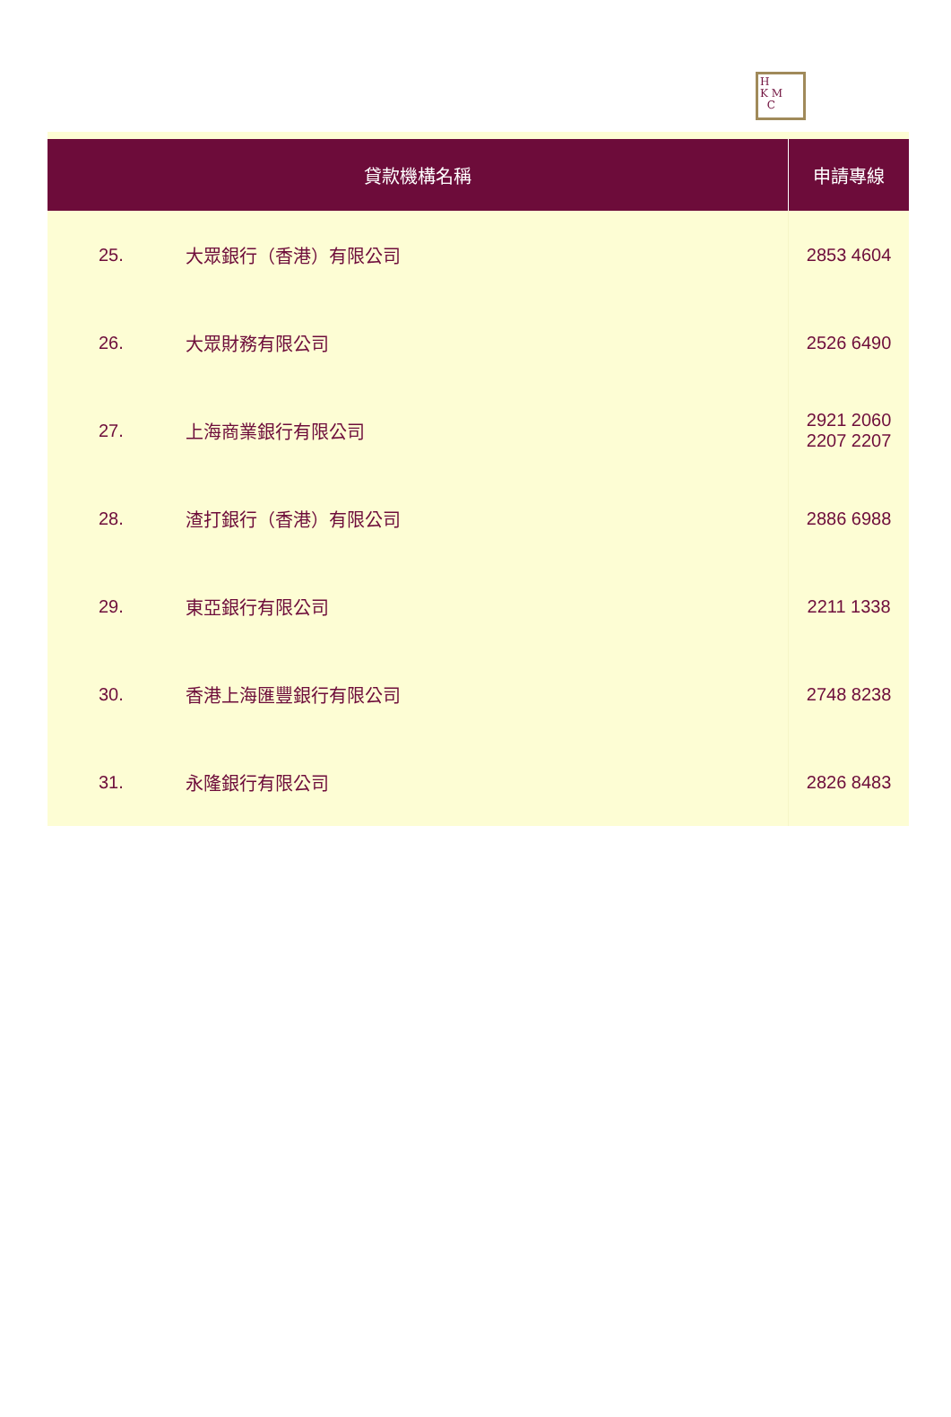H
K M
C
| 貸款機構名稱 | | 申請專線 |
| --- | --- | --- |
| 25. | 大眾銀行（香港）有限公司 | 2853 4604 |
| 26. | 大眾財務有限公司 | 2526 6490 |
| 27. | 上海商業銀行有限公司 | 2921 2060 2207 2207 |
| 28. | 渣打銀行（香港）有限公司 | 2886 6988 |
| 29. | 東亞銀行有限公司 | 2211 1338 |
| 30. | 香港上海匯豐銀行有限公司 | 2748 8238 |
| 31. | 永隆銀行有限公司 | 2826 8483 |